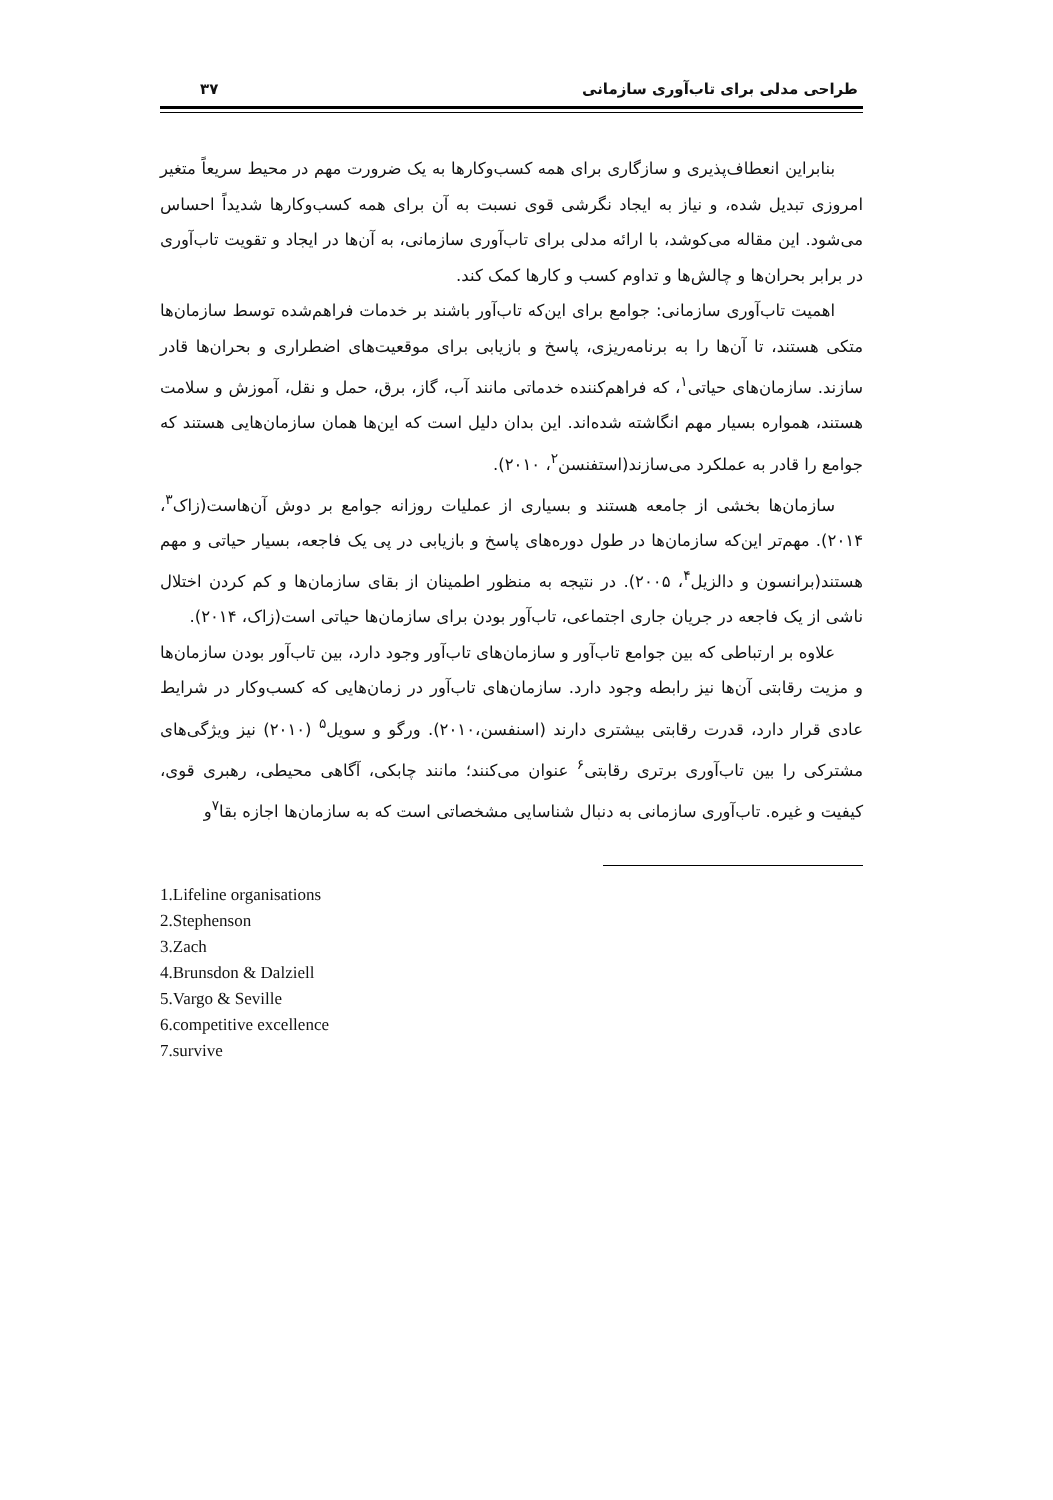طراحی مدلی برای تاب‌آوری سازمانی ۳۷
بنابراین انعطاف‌پذیری و سازگاری برای همه کسب‌وکارها به یک ضرورت مهم در محیط سریعاً متغیر امروزی تبدیل شده، و نیاز به ایجاد نگرشی قوی نسبت به آن برای همه کسب‌وکارها شدیداً احساس می‌شود. این مقاله می‌کوشد، با ارائه مدلی برای تاب‌آوری سازمانی، به آن‌ها در ایجاد و تقویت تاب‌آوری در برابر بحران‌ها و چالش‌ها و تداوم کسب و کارها کمک کند.
اهمیت تاب‌آوری سازمانی: جوامع برای این‌که تاب‌آور باشند بر خدمات فراهم‌شده توسط سازمان‌ها متکی هستند، تا آن‌ها را به برنامه‌ریزی، پاسخ و بازیابی برای موقعیت‌های اضطراری و بحران‌ها قادر سازند. سازمان‌های حیاتی<sup>۱</sup>، که فراهم‌کننده خدماتی مانند آب، گاز، برق، حمل و نقل، آموزش و سلامت هستند، همواره بسیار مهم انگاشته شده‌اند. این بدان دلیل است که این‌ها همان سازمان‌هایی هستند که جوامع را قادر به عملکرد می‌سازند(استفنسن<sup>۲</sup>، ۲۰۱۰).
سازمان‌ها بخشی از جامعه هستند و بسیاری از عملیات روزانه جوامع بر دوش آن‌هاست(زاک<sup>۳</sup>، ۲۰۱۴). مهم‌تر این‌که سازمان‌ها در طول دوره‌های پاسخ و بازیابی در پی یک فاجعه، بسیار حیاتی و مهم هستند(برانسون و دالزیل<sup>۴</sup>، ۲۰۰۵). در نتیجه به منظور اطمینان از بقای سازمان‌ها و کم کردن اختلال ناشی از یک فاجعه در جریان جاری اجتماعی، تاب‌آور بودن برای سازمان‌ها حیاتی است(زاک، ۲۰۱۴).
علاوه بر ارتباطی که بین جوامع تاب‌آور و سازمان‌های تاب‌آور وجود دارد، بین تاب‌آور بودن سازمان‌ها و مزیت رقابتی آن‌ها نیز رابطه وجود دارد. سازمان‌های تاب‌آور در زمان‌هایی که کسب‌وکار در شرایط عادی قرار دارد، قدرت رقابتی بیشتری دارند (اسنفسن،۲۰۱۰). ورگو و سویل<sup>۵</sup> (۲۰۱۰) نیز ویژگی‌های مشترکی را بین تاب‌آوری برتری رقابتی<sup>۶</sup> عنوان می‌کنند؛ مانند چابکی، آگاهی محیطی، رهبری قوی، کیفیت و غیره. تاب‌آوری سازمانی به دنبال شناسایی مشخصاتی است که به سازمان‌ها اجازه بقا<sup>۷</sup>و
1.Lifeline organisations
2.Stephenson
3.Zach
4.Brunsdon & Dalziell
5.Vargo & Seville
6.competitive excellence
7.survive